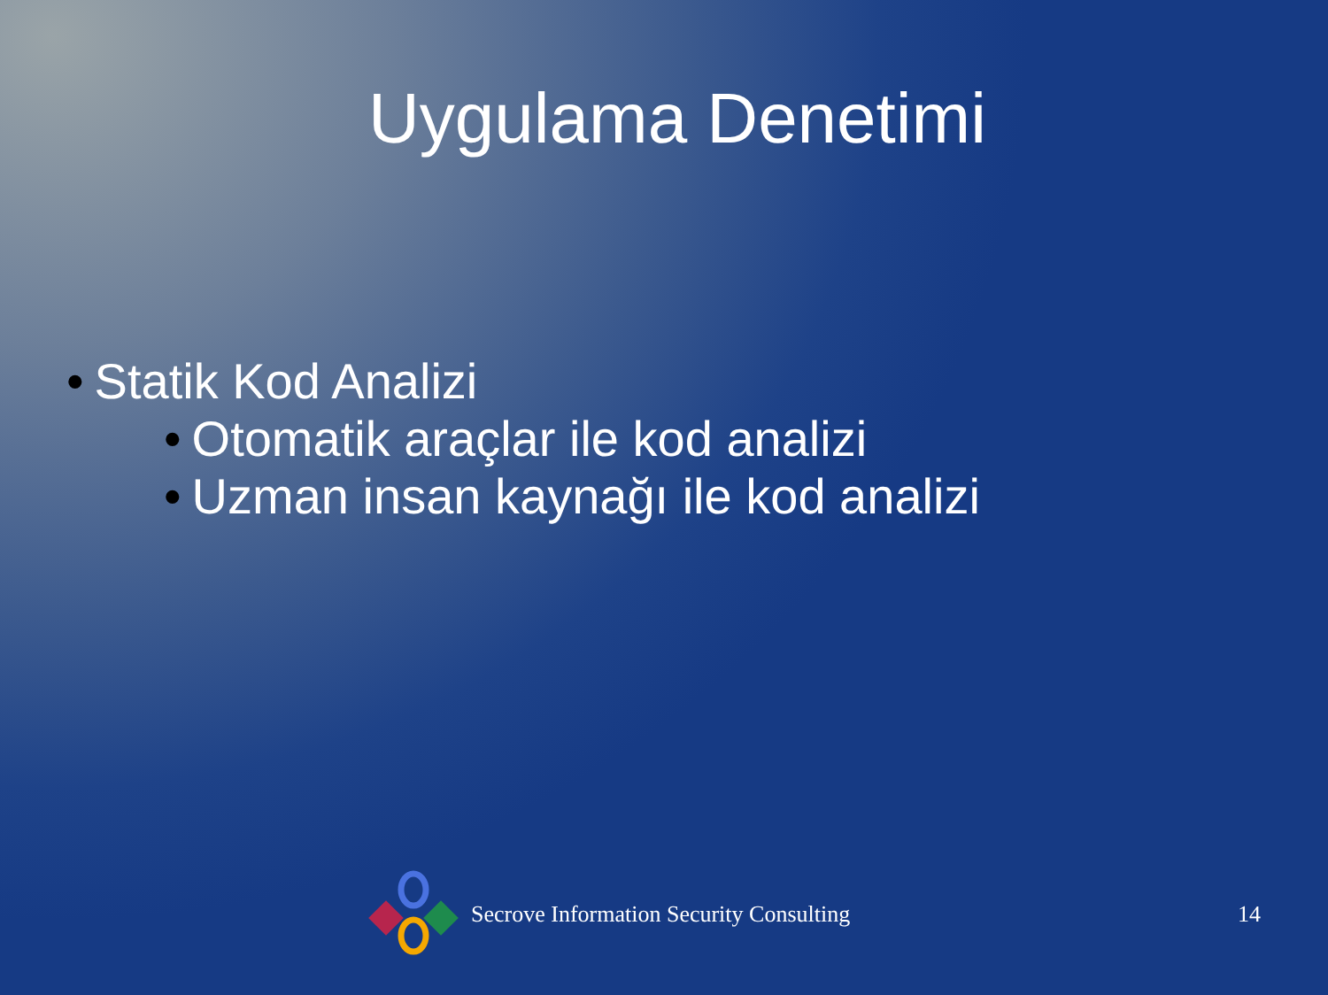Uygulama Denetimi
• Statik Kod Analizi
• Otomatik araçlar ile kod analizi
• Uzman insan kaynağı ile kod analizi
Secrove Information Security Consulting
14